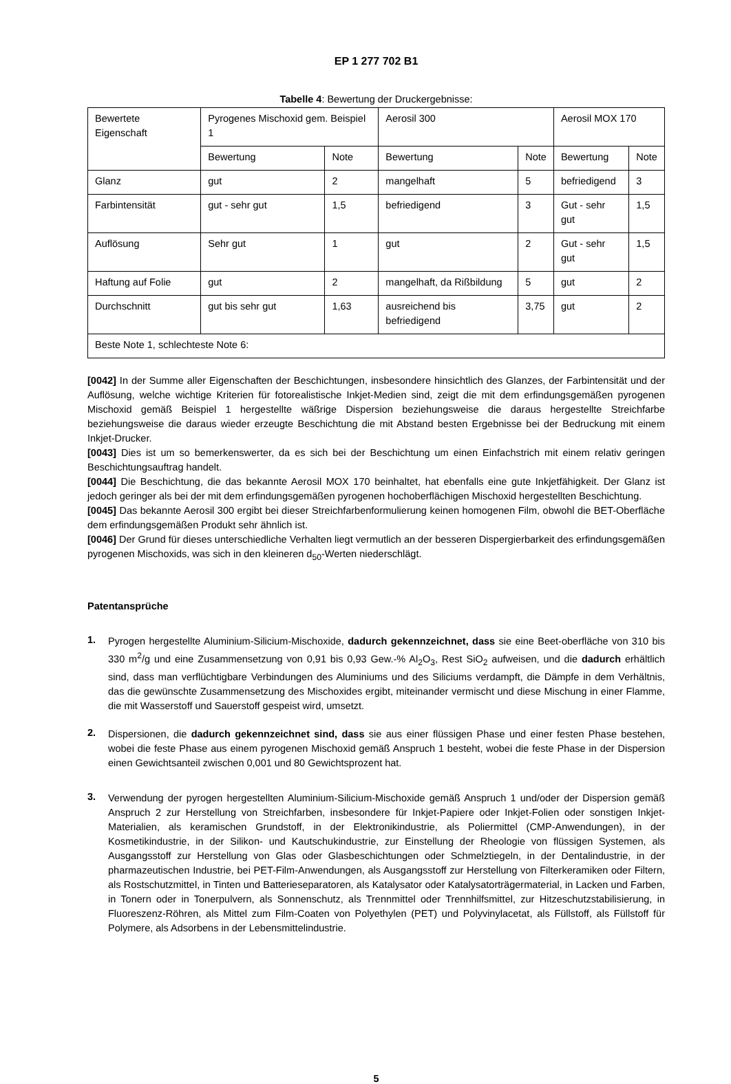EP 1 277 702 B1
Tabelle 4: Bewertung der Druckergebnisse:
| Bewertete Eigenschaft | Pyrogenes Mischoxid gem. Beispiel 1 | | Aerosil 300 | | Aerosil MOX 170 | |
| | Bewertung | Note | Bewertung | Note | Bewertung | Note |
| Glanz | gut | 2 | mangelhaft | 5 | befriedigend | 3 |
| Farbintensität | gut - sehr gut | 1,5 | befriedigend | 3 | Gut - sehr gut | 1,5 |
| Auflösung | Sehr gut | 1 | gut | 2 | Gut - sehr gut | 1,5 |
| Haftung auf Folie | gut | 2 | mangelhaft, da Rißbildung | 5 | gut | 2 |
| Durchschnitt | gut bis sehr gut | 1,63 | ausreichend bis befriedigend | 3,75 | gut | 2 |
| Beste Note 1, schlechteste Note 6: | | | | | | |
[0042] In der Summe aller Eigenschaften der Beschichtungen, insbesondere hinsichtlich des Glanzes, der Farbintensität und der Auflösung, welche wichtige Kriterien für fotorealistische Inkjet-Medien sind, zeigt die mit dem erfindungsgemäßen pyrogenen Mischoxid gemäß Beispiel 1 hergestellte wäßrige Dispersion beziehungsweise die daraus hergestellte Streichfarbe beziehungsweise die daraus wieder erzeugte Beschichtung die mit Abstand besten Ergebnisse bei der Bedruckung mit einem Inkjet-Drucker.
[0043] Dies ist um so bemerkenswerter, da es sich bei der Beschichtung um einen Einfachstrich mit einem relativ geringen Beschichtungsauftrag handelt.
[0044] Die Beschichtung, die das bekannte Aerosil MOX 170 beinhaltet, hat ebenfalls eine gute Inkjetfähigkeit. Der Glanz ist jedoch geringer als bei der mit dem erfindungsgemäßen pyrogenen hochoberflächigen Mischoxid hergestellten Beschichtung.
[0045] Das bekannte Aerosil 300 ergibt bei dieser Streichfarbenformulierung keinen homogenen Film, obwohl die BET-Oberfläche dem erfindungsgemäßen Produkt sehr ähnlich ist.
[0046] Der Grund für dieses unterschiedliche Verhalten liegt vermutlich an der besseren Dispergierbarkeit des erfindungsgemäßen pyrogenen Mischoxids, was sich in den kleineren d<sub>50</sub>-Werten niederschlägt.
Patentansprüche
1.
Pyrogen hergestellte Aluminium-Silicium-Mischoxide, dadurch gekennzeichnet, dass sie eine Beet-oberfläche von 310 bis 330 m<sup>2</sup>/g und eine Zusammensetzung von 0,91 bis 0,93 Gew.-% Al<sub>2</sub>O<sub>3</sub>, Rest SiO<sub>2</sub> aufweisen, und die dadurch erhältlich sind, dass man verflüchtigbare Verbindungen des Aluminiums und des Siliciums verdampft, die Dämpfe in dem Verhältnis, das die gewünschte Zusammensetzung des Mischoxides ergibt, miteinander vermischt und diese Mischung in einer Flamme, die mit Wasserstoff und Sauerstoff gespeist wird, umsetzt.
2.
Dispersionen, die dadurch gekennzeichnet sind, dass sie aus einer flüssigen Phase und einer festen Phase bestehen, wobei die feste Phase aus einem pyrogenen Mischoxid gemäß Anspruch 1 besteht, wobei die feste Phase in der Dispersion einen Gewichtsanteil zwischen 0,001 und 80 Gewichtsprozent hat.
3.
Verwendung der pyrogen hergestellten Aluminium-Silicium-Mischoxide gemäß Anspruch 1 und/oder der Dispersion gemäß Anspruch 2 zur Herstellung von Streichfarben, insbesondere für Inkjet-Papiere oder Inkjet-Folien oder sonstigen Inkjet-Materialien, als keramischen Grundstoff, in der Elektronikindustrie, als Poliermittel (CMP-Anwendungen), in der Kosmetikindustrie, in der Silikon- und Kautschukindustrie, zur Einstellung der Rheologie von flüssigen Systemen, als Ausgangsstoff zur Herstellung von Glas oder Glasbeschichtungen oder Schmelztiegeln, in der Dentalindustrie, in der pharmazeutischen Industrie, bei PET-Film-Anwendungen, als Ausgangsstoff zur Herstellung von Filterkeramiken oder Filtern, als Rostschutzmittel, in Tinten und Batterieseparatoren, als Katalysator oder Katalysatorträgermaterial, in Lacken und Farben, in Tonern oder in Tonerpulvern, als Sonnenschutz, als Trennmittel oder Trennhilfsmittel, zur Hitzeschutzstabilisierung, in Fluoreszenz-Röhren, als Mittel zum Film-Coaten von Polyethylen (PET) und Polyvinylacetat, als Füllstoff, als Füllstoff für Polymere, als Adsorbens in der Lebensmittelindustrie.
5